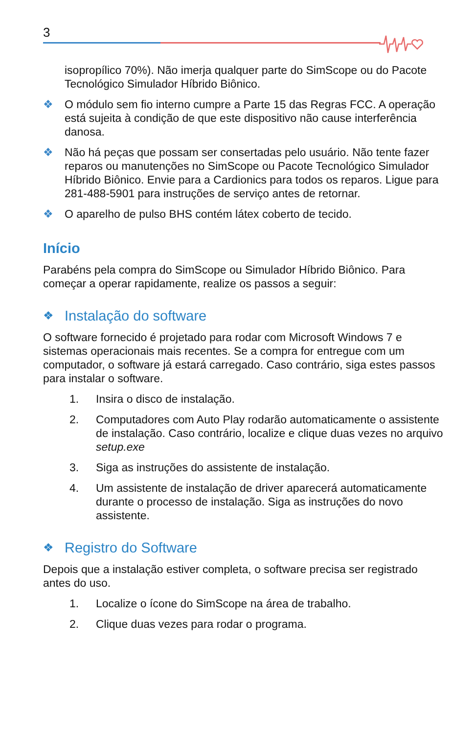3
isopropílico 70%). Não imerja qualquer parte do SimScope ou do Pacote Tecnológico Simulador Híbrido Biônico.
❖ O módulo sem fio interno cumpre a Parte 15 das Regras FCC. A operação está sujeita à condição de que este dispositivo não cause interferência danosa.
❖ Não há peças que possam ser consertadas pelo usuário. Não tente fazer reparos ou manutenções no SimScope ou Pacote Tecnológico Simulador Híbrido Biônico. Envie para a Cardionics para todos os reparos. Ligue para 281-488-5901 para instruções de serviço antes de retornar.
❖ O aparelho de pulso BHS contém látex coberto de tecido.
Início
Parabéns pela compra do SimScope ou Simulador Híbrido Biônico. Para começar a operar rapidamente, realize os passos a seguir:
❖ Instalação do software
O software fornecido é projetado para rodar com Microsoft Windows 7 e sistemas operacionais mais recentes. Se a compra for entregue com um computador, o software já estará carregado. Caso contrário, siga estes passos para instalar o software.
1. Insira o disco de instalação.
2. Computadores com Auto Play rodarão automaticamente o assistente de instalação. Caso contrário, localize e clique duas vezes no arquivo setup.exe
3. Siga as instruções do assistente de instalação.
4. Um assistente de instalação de driver aparecerá automaticamente durante o processo de instalação. Siga as instruções do novo assistente.
❖ Registro do Software
Depois que a instalação estiver completa, o software precisa ser registrado antes do uso.
1. Localize o ícone do SimScope na área de trabalho.
2. Clique duas vezes para rodar o programa.